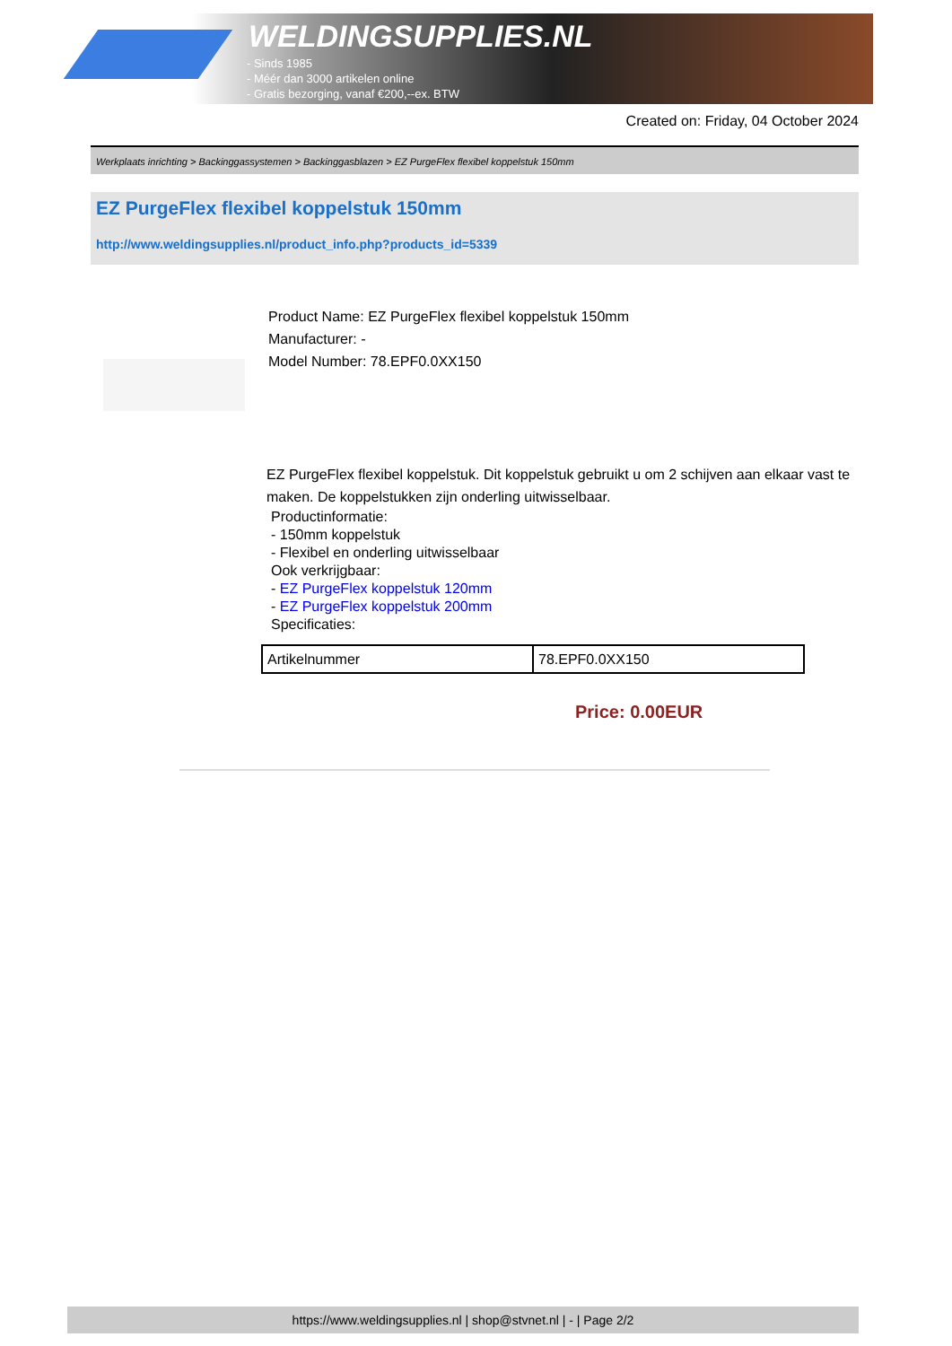WELDINGSUPPLIES.NL
- Sinds 1985
- Méér dan 3000 artikelen online
- Gratis bezorging, vanaf €200,--ex. BTW
Created on: Friday, 04 October 2024
Werkplaats inrichting > Backinggassystemen > Backinggasblazen > EZ PurgeFlex flexibel koppelstuk 150mm
EZ PurgeFlex flexibel koppelstuk 150mm
http://www.weldingsupplies.nl/product_info.php?products_id=5339
Product Name: EZ PurgeFlex flexibel koppelstuk 150mm
Manufacturer: -
Model Number: 78.EPF0.0XX150
EZ PurgeFlex flexibel koppelstuk. Dit koppelstuk gebruikt u om 2 schijven aan elkaar vast te maken. De koppelstukken zijn onderling uitwisselbaar.
Productinformatie:
- 150mm koppelstuk
- Flexibel en onderling uitwisselbaar
Ook verkrijgbaar:
- EZ PurgeFlex koppelstuk 120mm
- EZ PurgeFlex koppelstuk 200mm
Specificaties:
| Artikelnummer | 78.EPF0.0XX150 |
Price: 0.00EUR
https://www.weldingsupplies.nl | shop@stvnet.nl | - | Page 2/2